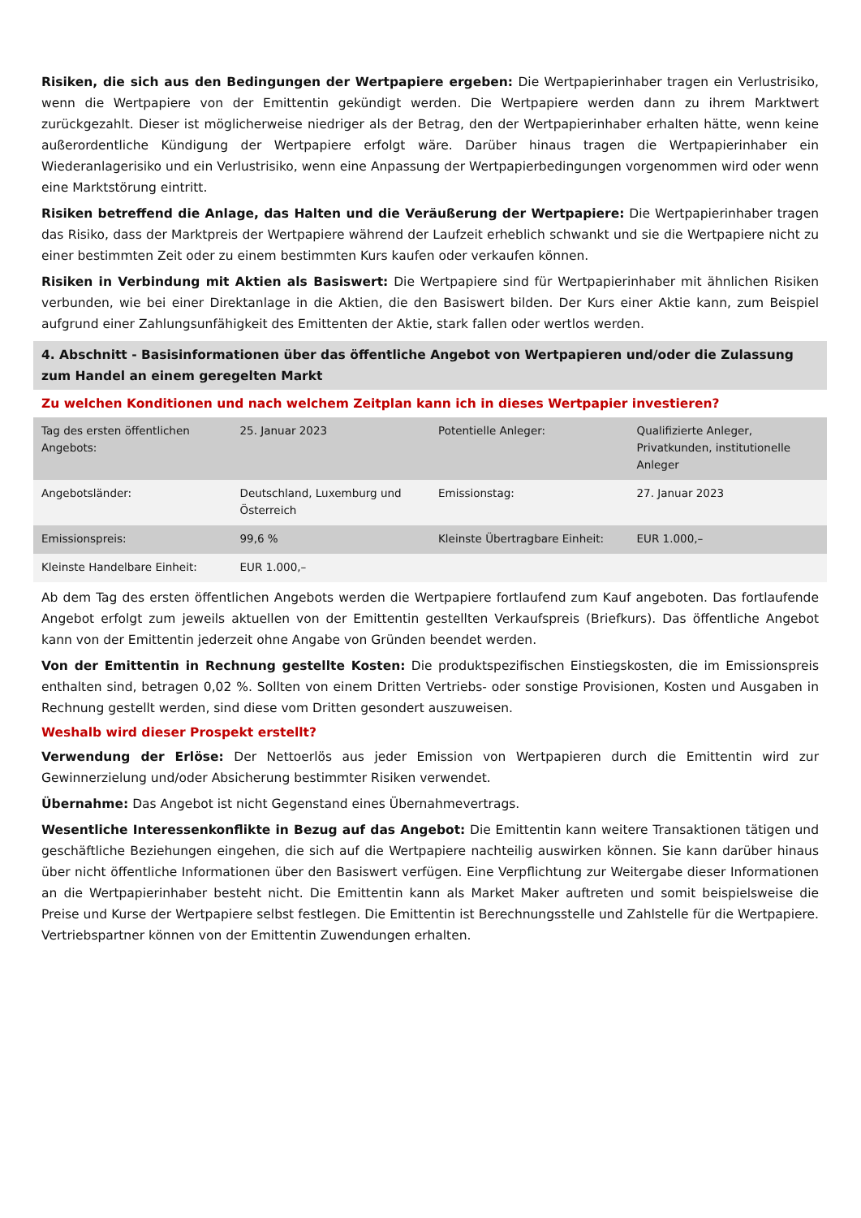Risiken, die sich aus den Bedingungen der Wertpapiere ergeben: Die Wertpapierinhaber tragen ein Verlustrisiko, wenn die Wertpapiere von der Emittentin gekündigt werden. Die Wertpapiere werden dann zu ihrem Marktwert zurückgezahlt. Dieser ist möglicherweise niedriger als der Betrag, den der Wertpapierinhaber erhalten hätte, wenn keine außerordentliche Kündigung der Wertpapiere erfolgt wäre. Darüber hinaus tragen die Wertpapierinhaber ein Wiederanlagerisiko und ein Verlustrisiko, wenn eine Anpassung der Wertpapierbedingungen vorgenommen wird oder wenn eine Marktstörung eintritt.
Risiken betreffend die Anlage, das Halten und die Veräußerung der Wertpapiere: Die Wertpapierinhaber tragen das Risiko, dass der Marktpreis der Wertpapiere während der Laufzeit erheblich schwankt und sie die Wertpapiere nicht zu einer bestimmten Zeit oder zu einem bestimmten Kurs kaufen oder verkaufen können.
Risiken in Verbindung mit Aktien als Basiswert: Die Wertpapiere sind für Wertpapierinhaber mit ähnlichen Risiken verbunden, wie bei einer Direktanlage in die Aktien, die den Basiswert bilden. Der Kurs einer Aktie kann, zum Beispiel aufgrund einer Zahlungsunfähigkeit des Emittenten der Aktie, stark fallen oder wertlos werden.
4. Abschnitt - Basisinformationen über das öffentliche Angebot von Wertpapieren und/oder die Zulassung zum Handel an einem geregelten Markt
Zu welchen Konditionen und nach welchem Zeitplan kann ich in dieses Wertpapier investieren?
| Tag des ersten öffentlichen Angebots: | 25. Januar 2023 | Potentielle Anleger: | Qualifizierte Anleger, Privatkunden, institutionelle Anleger |
| Angebotsländer: | Deutschland, Luxemburg und Österreich | Emissionstag: | 27. Januar 2023 |
| Emissionspreis: | 99,6 % | Kleinste Übertragbare Einheit: | EUR 1.000,– |
| Kleinste Handelbare Einheit: | EUR 1.000,– | | |
Ab dem Tag des ersten öffentlichen Angebots werden die Wertpapiere fortlaufend zum Kauf angeboten. Das fortlaufende Angebot erfolgt zum jeweils aktuellen von der Emittentin gestellten Verkaufspreis (Briefkurs). Das öffentliche Angebot kann von der Emittentin jederzeit ohne Angabe von Gründen beendet werden.
Von der Emittentin in Rechnung gestellte Kosten: Die produktspezifischen Einstiegskosten, die im Emissionspreis enthalten sind, betragen 0,02 %. Sollten von einem Dritten Vertriebs- oder sonstige Provisionen, Kosten und Ausgaben in Rechnung gestellt werden, sind diese vom Dritten gesondert auszuweisen.
Weshalb wird dieser Prospekt erstellt?
Verwendung der Erlöse: Der Nettoerlös aus jeder Emission von Wertpapieren durch die Emittentin wird zur Gewinnerzielung und/oder Absicherung bestimmter Risiken verwendet.
Übernahme: Das Angebot ist nicht Gegenstand eines Übernahmevertrags.
Wesentliche Interessenkonflikte in Bezug auf das Angebot: Die Emittentin kann weitere Transaktionen tätigen und geschäftliche Beziehungen eingehen, die sich auf die Wertpapiere nachteilig auswirken können. Sie kann darüber hinaus über nicht öffentliche Informationen über den Basiswert verfügen. Eine Verpflichtung zur Weitergabe dieser Informationen an die Wertpapierinhaber besteht nicht. Die Emittentin kann als Market Maker auftreten und somit beispielsweise die Preise und Kurse der Wertpapiere selbst festlegen. Die Emittentin ist Berechnungsstelle und Zahlstelle für die Wertpapiere. Vertriebspartner können von der Emittentin Zuwendungen erhalten.